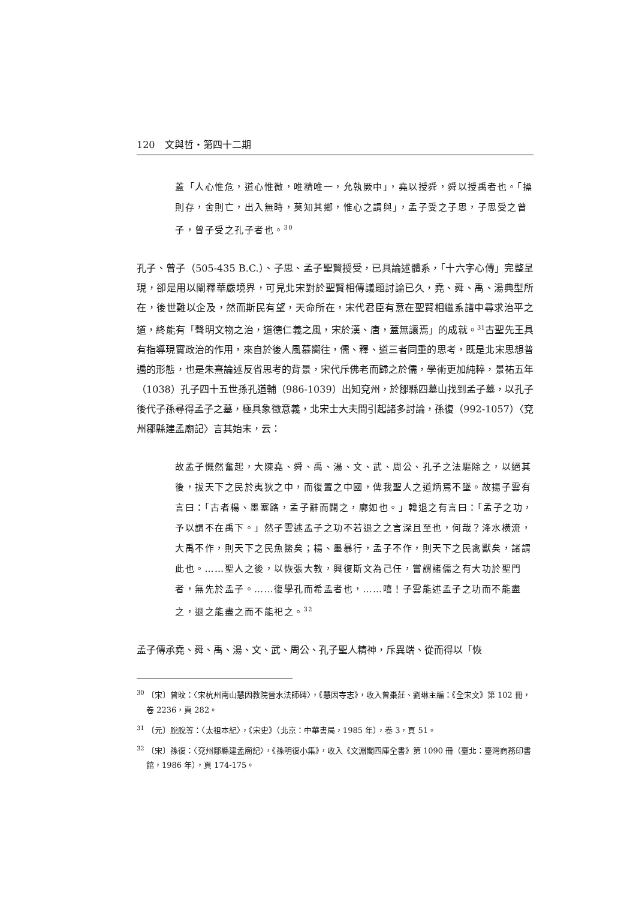120　文與哲・第四十二期
蓋「人心惟危，道心惟微，唯精唯一，允執厥中」，堯以授舜，舜以授禹者也。「操則存，舍則亡，出入無時，莫知其鄉，惟心之謂與」，孟子受之子思，子思受之曾子，曾子受之孔子者也。<sup>30</sup>
孔子、曾子（505-435 B.C.）、子思、孟子聖賢授受，已具論述體系，「十六字心傳」完整呈現，卻是用以闡釋華嚴境界，可見北宋對於聖賢相傳議題討論已久，堯、舜、禹、湯典型所在，後世難以企及，然而斯民有望，天命所在，宋代君臣有意在聖賢相繼系譜中尋求治平之道，終能有「聲明文物之治，道德仁義之風，宋於漢、唐，蓋無讓焉」的成就。<sup>31</sup>古聖先王具有指導現實政治的作用，來自於後人風慕嚮往，儒、釋、道三者同重的思考，既是北宋思想普遍的形態，也是朱熹論述反省思考的背景，宋代斥佛老而歸之於儒，學術更加純粹，景祐五年（1038）孔子四十五世孫孔道輔（986-1039）出知兗州，於鄒縣四墓山找到孟子墓，以孔子後代子孫尋得孟子之墓，極具象徵意義，北宋士大夫間引起諸多討論，孫復（992-1057）〈兗州鄒縣建孟廟記〉言其始末，云：
故孟子慨然奮起，大陳堯、舜、禹、湯、文、武、周公、孔子之法驅除之，以絕其後，拔天下之民於夷狄之中，而復置之中國，俾我聖人之道炳焉不墜。故揚子雲有言曰：「古者楊、墨塞路，孟子辭而闢之，廓如也。」韓退之有言曰：「孟子之功，予以謂不在禹下。」然子雲述孟子之功不若退之之言深且至也，何哉？洚水橫流，大禹不作，則天下之民魚鱉矣；楊、墨暴行，孟子不作，則天下之民禽獸矣，諸謂此也。……聖人之後，以恢張大教，興復斯文為己任，嘗謂諸儒之有大功於聖門者，無先於孟子。……復學孔而希孟者也，……嘻！子雲能述孟子之功而不能盡之，退之能盡之而不能祀之。<sup>32</sup>
孟子傳承堯、舜、禹、湯、文、武、周公、孔子聖人精神，斥異端、從而得以「恢
<sup>30</sup> 〔宋〕曾旼：〈宋杭州南山慧因教院晉水法師碑〉，《慧因寺志》，收入曾棗莊、劉琳主編：《全宋文》第 102 冊，卷 2236，頁 282。
<sup>31</sup> 〔元〕脫脫等：〈太祖本紀〉，《宋史》（北京：中華書局，1985 年），卷 3，頁 51。
<sup>32</sup> 〔宋〕孫復：〈兗州鄒縣建孟廟記〉，《孫明復小集》，收入《文淵閣四庫全書》第 1090 冊（臺北：臺灣商務印書館，1986 年），頁 174-175。